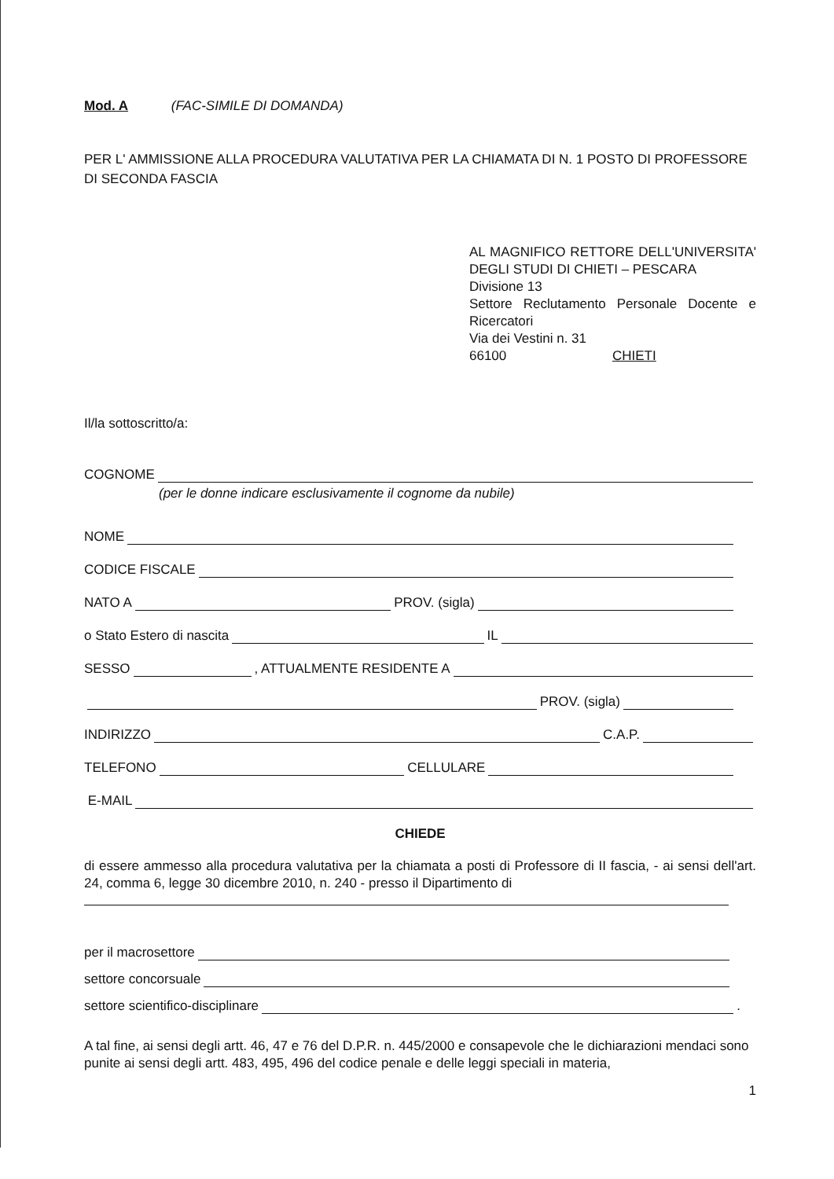Mod. A (FAC-SIMILE DI DOMANDA)
PER L' AMMISSIONE ALLA PROCEDURA VALUTATIVA PER LA CHIAMATA DI N. 1 POSTO DI PROFESSORE DI SECONDA FASCIA
AL MAGNIFICO RETTORE DELL'UNIVERSITA' DEGLI STUDI DI CHIETI – PESCARA
Divisione 13
Settore Reclutamento Personale Docente e Ricercatori
Via dei Vestini n. 31
66100 CHIETI
Il/la sottoscritto/a:
COGNOME
(per le donne indicare esclusivamente il cognome da nubile)
NOME
CODICE FISCALE
NATO A PROV. (sigla)
o Stato Estero di nascita IL
SESSO , ATTUALMENTE RESIDENTE A
PROV. (sigla)
INDIRIZZO C.A.P.
TELEFONO CELLULARE
E-MAIL
CHIEDE
di essere ammesso alla procedura valutativa per la chiamata a posti di Professore di II fascia, - ai sensi dell'art. 24, comma 6, legge 30 dicembre 2010, n. 240 - presso il Dipartimento di
per il macrosettore
settore concorsuale
settore scientifico-disciplinare .
A tal fine, ai sensi degli artt. 46, 47 e 76 del D.P.R. n. 445/2000 e consapevole che le dichiarazioni mendaci sono punite ai sensi degli artt. 483, 495, 496 del codice penale e delle leggi speciali in materia,
1